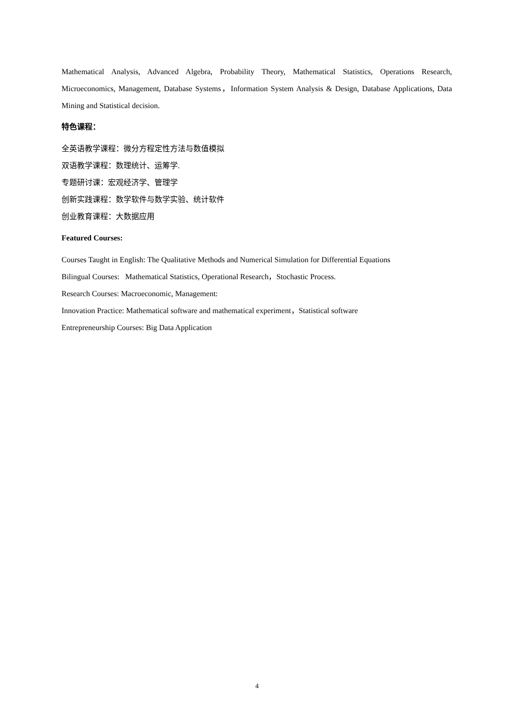Mathematical Analysis, Advanced Algebra, Probability Theory, Mathematical Statistics, Operations Research, Microeconomics, Management, Database Systems，Information System Analysis & Design, Database Applications, Data Mining and Statistical decision.
特色课程：
全英语教学课程：微分方程定性方法与数值模拟
双语教学课程：数理统计、运筹学.
专题研讨课：宏观经济学、管理学
创新实践课程：数学软件与数学实验、统计软件
创业教育课程：大数据应用
Featured Courses:
Courses Taught in English: The Qualitative Methods and Numerical Simulation for Differential Equations
Bilingual Courses: Mathematical Statistics, Operational Research，Stochastic Process.
Research Courses: Macroeconomic, Management:
Innovation Practice: Mathematical software and mathematical experiment，Statistical software
Entrepreneurship Courses: Big Data Application
4